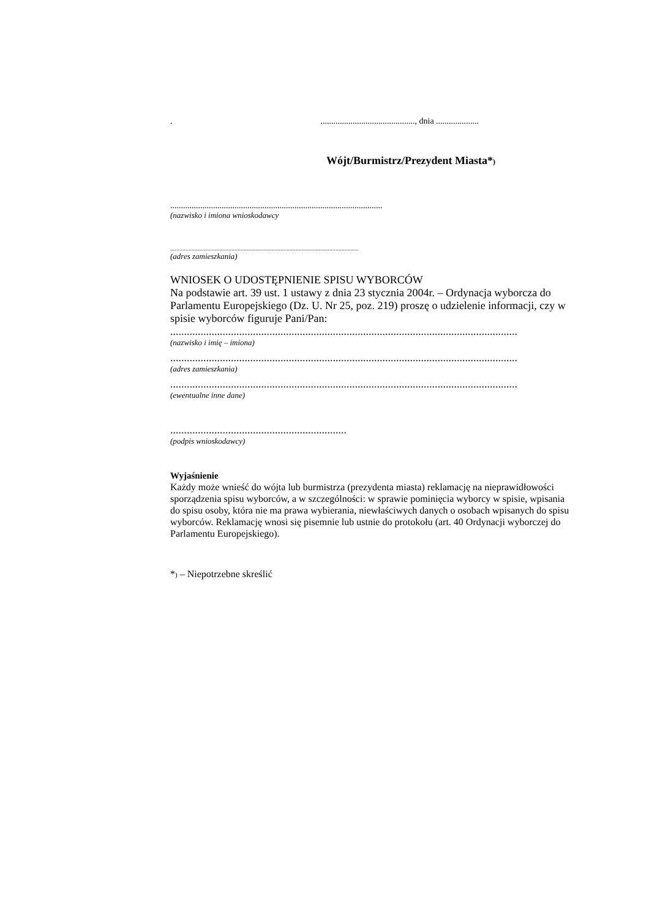............................................., dnia ....................
Wójt/Burmistrz/Prezydent Miasta*)
...................................................................................................
(nazwisko i imiona wnioskodawcy
...........................................................................................................................
(adres zamieszkania)
WNIOSEK O UDOSTĘPNIENIE SPISU WYBORCÓW
Na podstawie art. 39 ust. 1 ustawy z dnia 23 stycznia 2004r. – Ordynacja wyborcza do
Parlamentu Europejskiego (Dz. U. Nr 25, poz. 219) proszę o udzielenie informacji, czy w
spisie wyborców figuruje Pani/Pan:
..............................................................................................................................
(nazwisko i imię – imiona)
..............................................................................................................................
(adres zamieszkania)
..............................................................................................................................
(ewentualne inne dane)
................................................................
(podpis wnioskodawcy)
Wyjaśnienie
Każdy może wnieść do wójta lub burmistrza (prezydenta miasta) reklamację na nieprawidłowości sporządzenia spisu wyborców, a w szczególności: w sprawie pominięcia wyborcy w spisie, wpisania do spisu osoby, która nie ma prawa wybierania, niewłaściwych danych o osobach wpisanych do spisu
wyborców. Reklamację wnosi się pisemnie lub ustnie do protokołu (art. 40 Ordynacji wyborczej do Parlamentu Europejskiego).
*) – Niepotrzebne skreślić